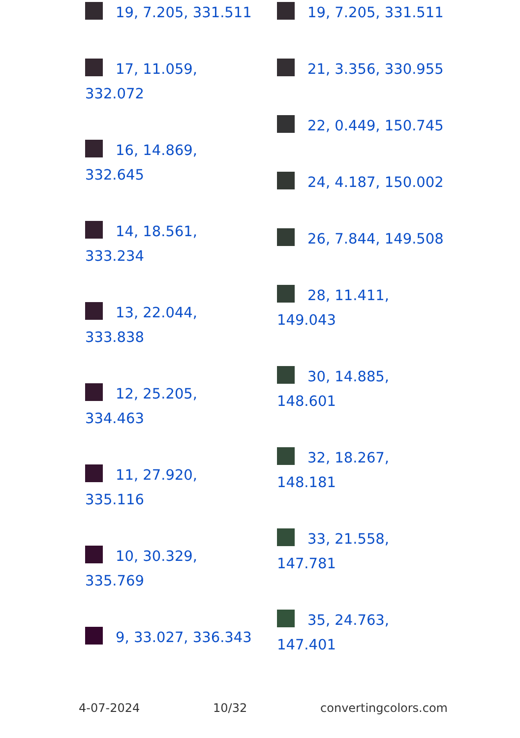19, 7.205, 331.511
17, 11.059, 332.072
16, 14.869, 332.645
14, 18.561, 333.234
13, 22.044, 333.838
12, 25.205, 334.463
11, 27.920, 335.116
10, 30.329, 335.769
9, 33.027, 336.343
19, 7.205, 331.511
21, 3.356, 330.955
22, 0.449, 150.745
24, 4.187, 150.002
26, 7.844, 149.508
28, 11.411, 149.043
30, 14.885, 148.601
32, 18.267, 148.181
33, 21.558, 147.781
35, 24.763, 147.401
4-07-2024 10/32 convertingcolors.com